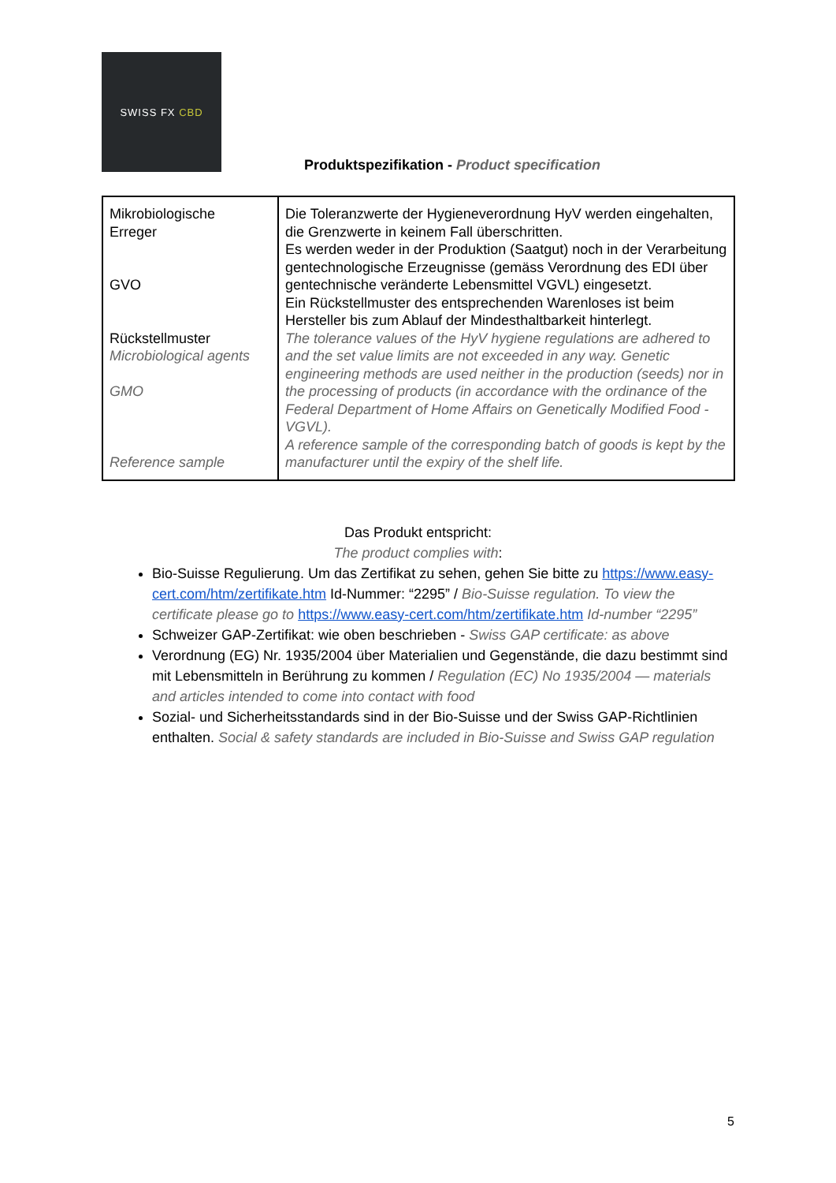SWISS FX CBD
Produktspezifikation - Product specification
| Mikrobiologische Erreger GVO Rückstellmuster Microbiological agents GMO Reference sample | Die Toleranzwerte der Hygieneverordnung HyV werden eingehalten, die Grenzwerte in keinem Fall überschritten. Es werden weder in der Produktion (Saatgut) noch in der Verarbeitung gentechnologische Erzeugnisse (gemäss Verordnung des EDI über gentechnische veränderte Lebensmittel VGVL) eingesetzt. Ein Rückstellmuster des entsprechenden Warenloses ist beim Hersteller bis zum Ablauf der Mindesthaltbarkeit hinterlegt. The tolerance values of the HyV hygiene regulations are adhered to and the set value limits are not exceeded in any way. Genetic engineering methods are used neither in the production (seeds) nor in the processing of products (in accordance with the ordinance of the Federal Department of Home Affairs on Genetically Modified Food - VGVL). A reference sample of the corresponding batch of goods is kept by the manufacturer until the expiry of the shelf life. |
Das Produkt entspricht:
The product complies with:
Bio-Suisse Regulierung. Um das Zertifikat zu sehen, gehen Sie bitte zu https://www.easy-cert.com/htm/zertifikate.htm Id-Nummer: “2295” / Bio-Suisse regulation. To view the certificate please go to https://www.easy-cert.com/htm/zertifikate.htm Id-number “2295”
Schweizer GAP-Zertifikat: wie oben beschrieben - Swiss GAP certificate: as above
Verordnung (EG) Nr. 1935/2004 über Materialien und Gegenstände, die dazu bestimmt sind mit Lebensmitteln in Berührung zu kommen / Regulation (EC) No 1935/2004 — materials and articles intended to come into contact with food
Sozial- und Sicherheitsstandards sind in der Bio-Suisse und der Swiss GAP-Richtlinien enthalten. Social & safety standards are included in Bio-Suisse and Swiss GAP regulation
5